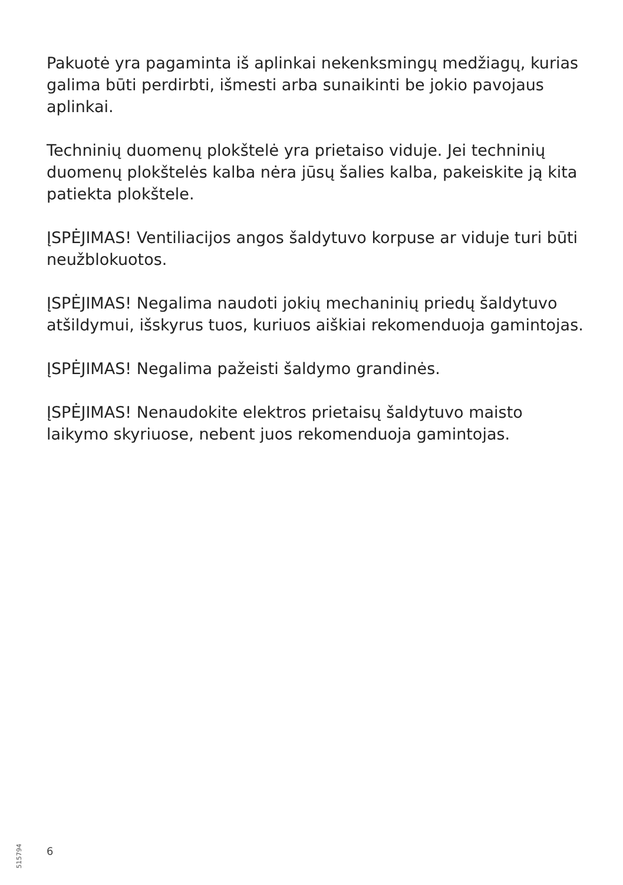Pakuotė yra pagaminta iš aplinkai nekenksmingų medžiagų, kurias galima būti perdirbti, išmesti arba sunaikinti be jokio pavojaus aplinkai.
Techninių duomenų plokštelė yra prietaiso viduje. Jei techninių duomenų plokštelės kalba nėra jūsų šalies kalba, pakeiskite ją kita patiekta plokštele.
ĮSPĖJIMAS! Ventiliacijos angos šaldytuvo korpuse ar viduje turi būti neužblokuotos.
ĮSPĖJIMAS! Negalima naudoti jokių mechaninių priedų šaldytuvo atšildymui, išskyrus tuos, kuriuos aiškiai rekomenduoja gamintojas.
ĮSPĖJIMAS! Negalima pažeisti šaldymo grandinės.
ĮSPĖJIMAS! Nenaudokite elektros prietaisų šaldytuvo maisto laikymo skyriuose, nebent juos rekomenduoja gamintojas.
515794
6